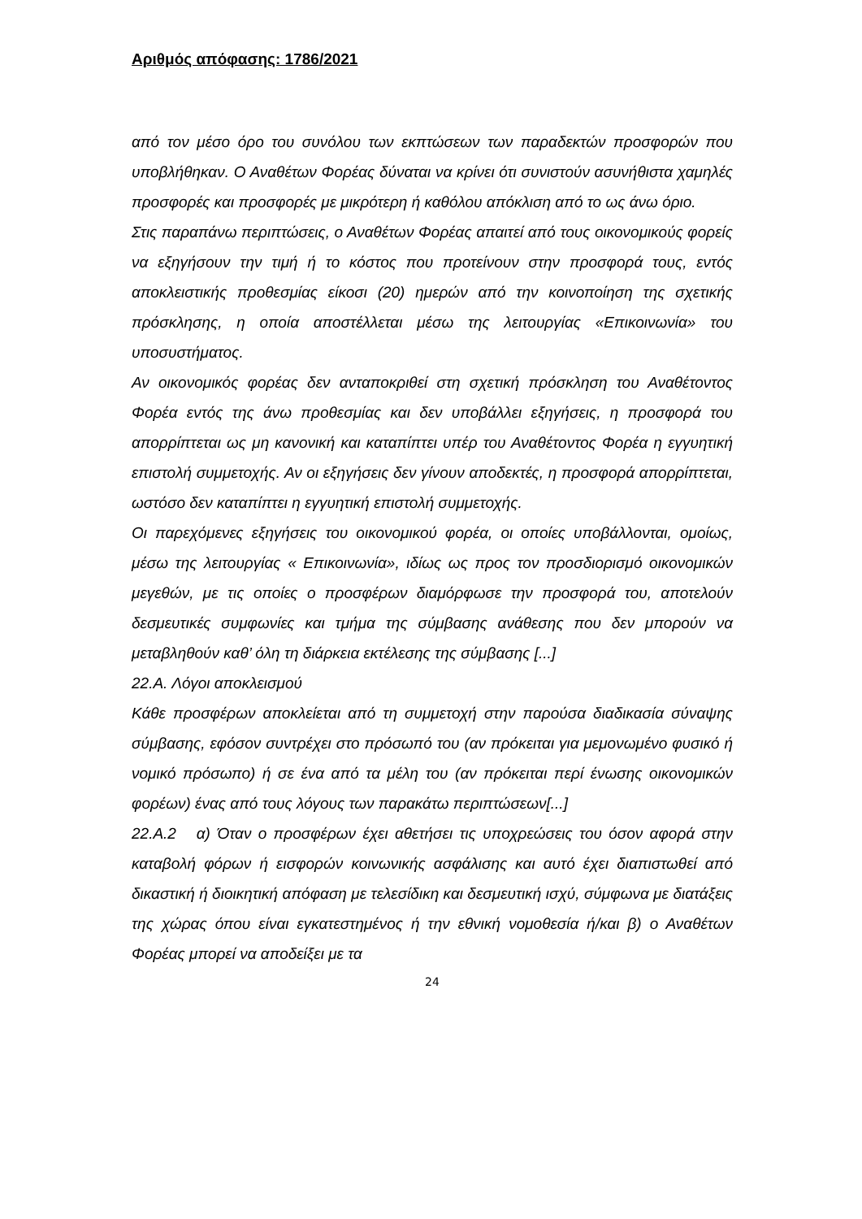Αριθμός απόφασης: 1786/2021
από τον μέσο όρο του συνόλου των εκπτώσεων των παραδεκτών προσφορών που υποβλήθηκαν. Ο Αναθέτων Φορέας δύναται να κρίνει ότι συνιστούν ασυνήθιστα χαμηλές προσφορές και προσφορές με μικρότερη ή καθόλου απόκλιση από το ως άνω όριο.
Στις παραπάνω περιπτώσεις, ο Αναθέτων Φορέας απαιτεί από τους οικονομικούς φορείς να εξηγήσουν την τιμή ή το κόστος που προτείνουν στην προσφορά τους, εντός αποκλειστικής προθεσμίας είκοσι (20) ημερών από την κοινοποίηση της σχετικής πρόσκλησης, η οποία αποστέλλεται μέσω της λειτουργίας «Επικοινωνία» του υποσυστήματος.
Αν οικονομικός φορέας δεν ανταποκριθεί στη σχετική πρόσκληση του Αναθέτοντος Φορέα εντός της άνω προθεσμίας και δεν υποβάλλει εξηγήσεις, η προσφορά του απορρίπτεται ως μη κανονική και καταπίπτει υπέρ του Αναθέτοντος Φορέα η εγγυητική επιστολή συμμετοχής. Αν οι εξηγήσεις δεν γίνουν αποδεκτές, η προσφορά απορρίπτεται, ωστόσο δεν καταπίπτει η εγγυητική επιστολή συμμετοχής.
Οι παρεχόμενες εξηγήσεις του οικονομικού φορέα, οι οποίες υποβάλλονται, ομοίως, μέσω της λειτουργίας « Επικοινωνία», ιδίως ως προς τον προσδιορισμό οικονομικών μεγεθών, με τις οποίες ο προσφέρων διαμόρφωσε την προσφορά του, αποτελούν δεσμευτικές συμφωνίες και τμήμα της σύμβασης ανάθεσης που δεν μπορούν να μεταβληθούν καθ’ όλη τη διάρκεια εκτέλεσης της σύμβασης [...]
22.Α. Λόγοι αποκλεισμού
Κάθε προσφέρων αποκλείεται από τη συμμετοχή στην παρούσα διαδικασία σύναψης σύμβασης, εφόσον συντρέχει στο πρόσωπό του (αν πρόκειται για μεμονωμένο φυσικό ή νομικό πρόσωπο) ή σε ένα από τα μέλη του (αν πρόκειται περί ένωσης οικονομικών φορέων) ένας από τους λόγους των παρακάτω περιπτώσεων[...]
22.Α.2 α) Όταν ο προσφέρων έχει αθετήσει τις υποχρεώσεις του όσον αφορά στην καταβολή φόρων ή εισφορών κοινωνικής ασφάλισης και αυτό έχει διαπιστωθεί από δικαστική ή διοικητική απόφαση με τελεσίδικη και δεσμευτική ισχύ, σύμφωνα με διατάξεις της χώρας όπου είναι εγκατεστημένος ή την εθνική νομοθεσία ή/και β) ο Αναθέτων Φορέας μπορεί να αποδείξει με τα
24